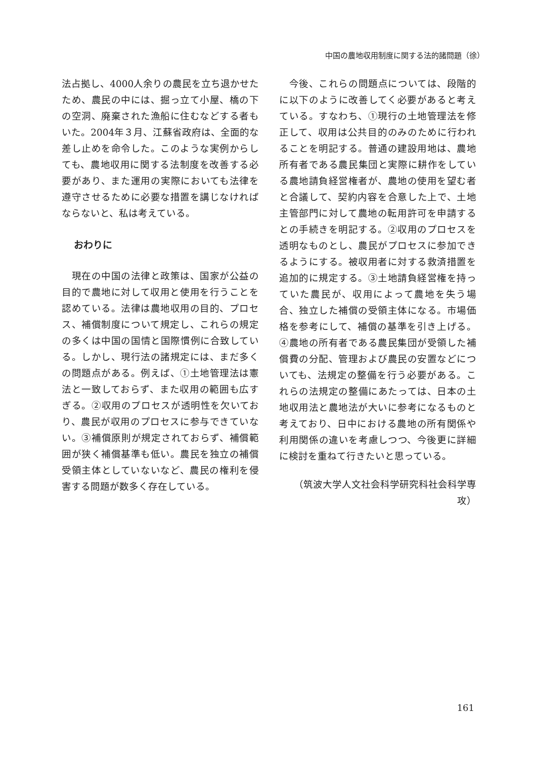中国の農地収用制度に関する法的諸問題（徐）
法占拠し、4000人余りの農民を立ち退かせたため、農民の中には、掘っ立て小屋、橋の下の空洞、廃棄された漁船に住むなどする者もいた。2004年３月、江蘇省政府は、全面的な差し止めを命令した。このような実例からしても、農地収用に関する法制度を改善する必要があり、また運用の実際においても法律を遵守させるために必要な措置を講じなければならないと、私は考えている。
おわりに
　現在の中国の法律と政策は、国家が公益の目的で農地に対して収用と使用を行うことを認めている。法律は農地収用の目的、プロセス、補償制度について規定し、これらの規定の多くは中国の国情と国際慣例に合致している。しかし、現行法の諸規定には、まだ多くの問題点がある。例えば、①土地管理法は憲法と一致しておらず、また収用の範囲も広すぎる。②収用のプロセスが透明性を欠いており、農民が収用のプロセスに参与できていない。③補償原則が規定されておらず、補償範囲が狭く補償基準も低い。農民を独立の補償受領主体としていないなど、農民の権利を侵害する問題が数多く存在している。
　今後、これらの問題点については、段階的に以下のように改善してく必要があると考えている。すなわち、①現行の土地管理法を修正して、収用は公共目的のみのために行われることを明記する。普通の建設用地は、農地所有者である農民集団と実際に耕作をしている農地請負経営権者が、農地の使用を望む者と合議して、契約内容を合意した上で、土地主管部門に対して農地の転用許可を申請するとの手続きを明記する。②収用のプロセスを透明なものとし、農民がプロセスに参加できるようにする。被収用者に対する救済措置を追加的に規定する。③土地請負経営権を持っていた農民が、収用によって農地を失う場合、独立した補償の受領主体になる。市場価格を参考にして、補償の基準を引き上げる。④農地の所有者である農民集団が受領した補償費の分配、管理および農民の安置などについても、法規定の整備を行う必要がある。これらの法規定の整備にあたっては、日本の土地収用法と農地法が大いに参考になるものと考えており、日中における農地の所有関係や利用関係の違いを考慮しつつ、今後更に詳細に検討を重ねて行きたいと思っている。
（筑波大学人文社会科学研究科社会科学専攻）
161